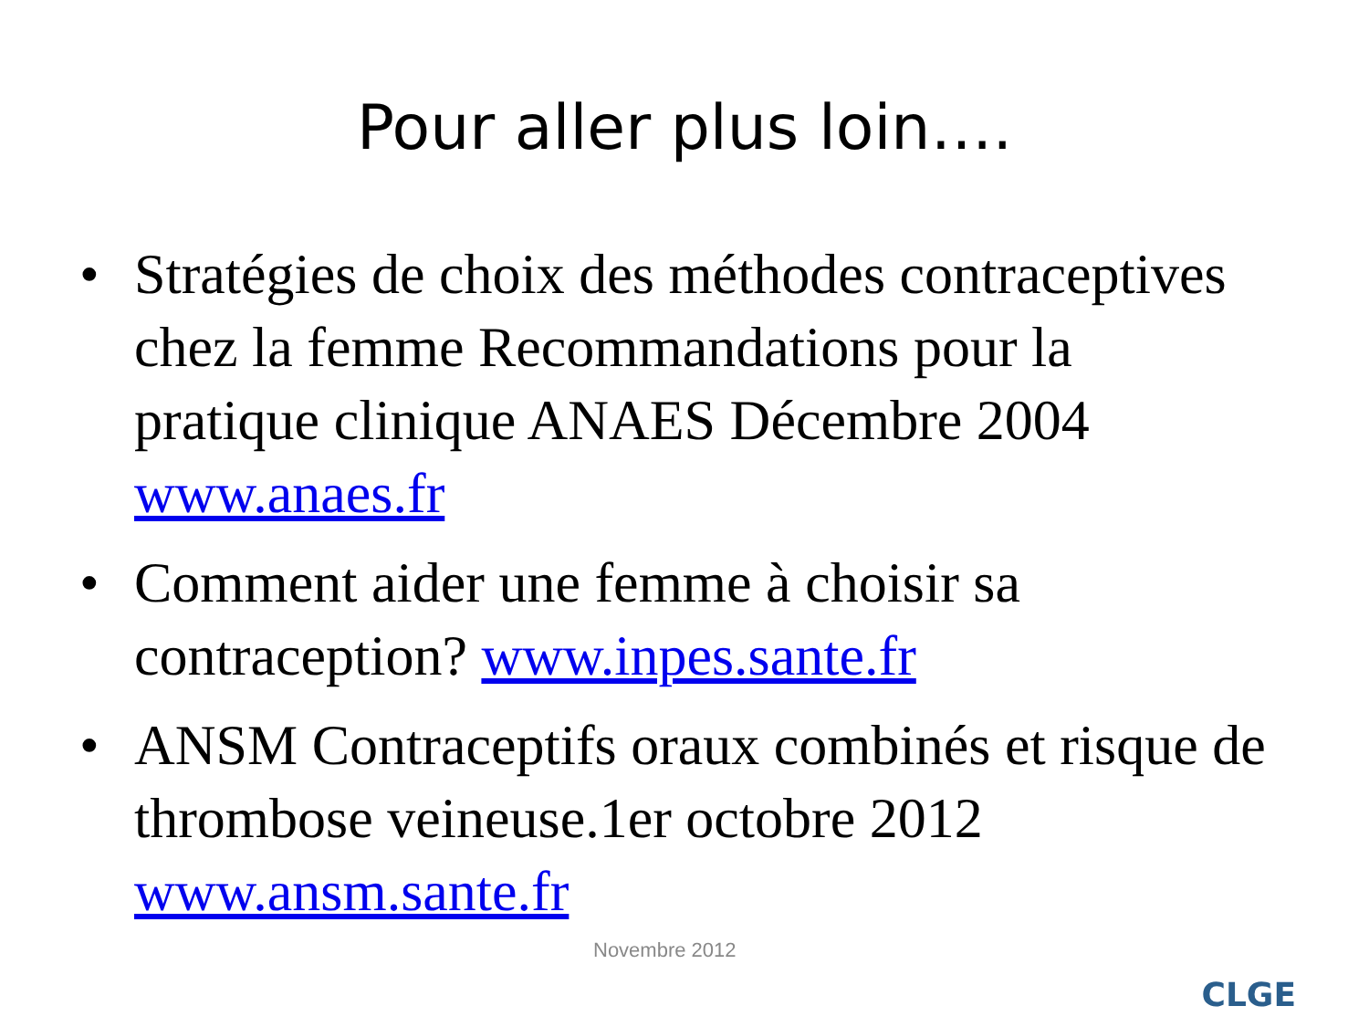Pour aller plus loin….
• Stratégies de choix des méthodes contraceptives chez la femme Recommandations pour la pratique clinique ANAES Décembre 2004 www.anaes.fr
• Comment aider une femme à choisir sa contraception? www.inpes.sante.fr
• ANSM Contraceptifs oraux combinés et risque de thrombose veineuse.1er octobre 2012 www.ansm.sante.fr
Novembre 2012
CLGE